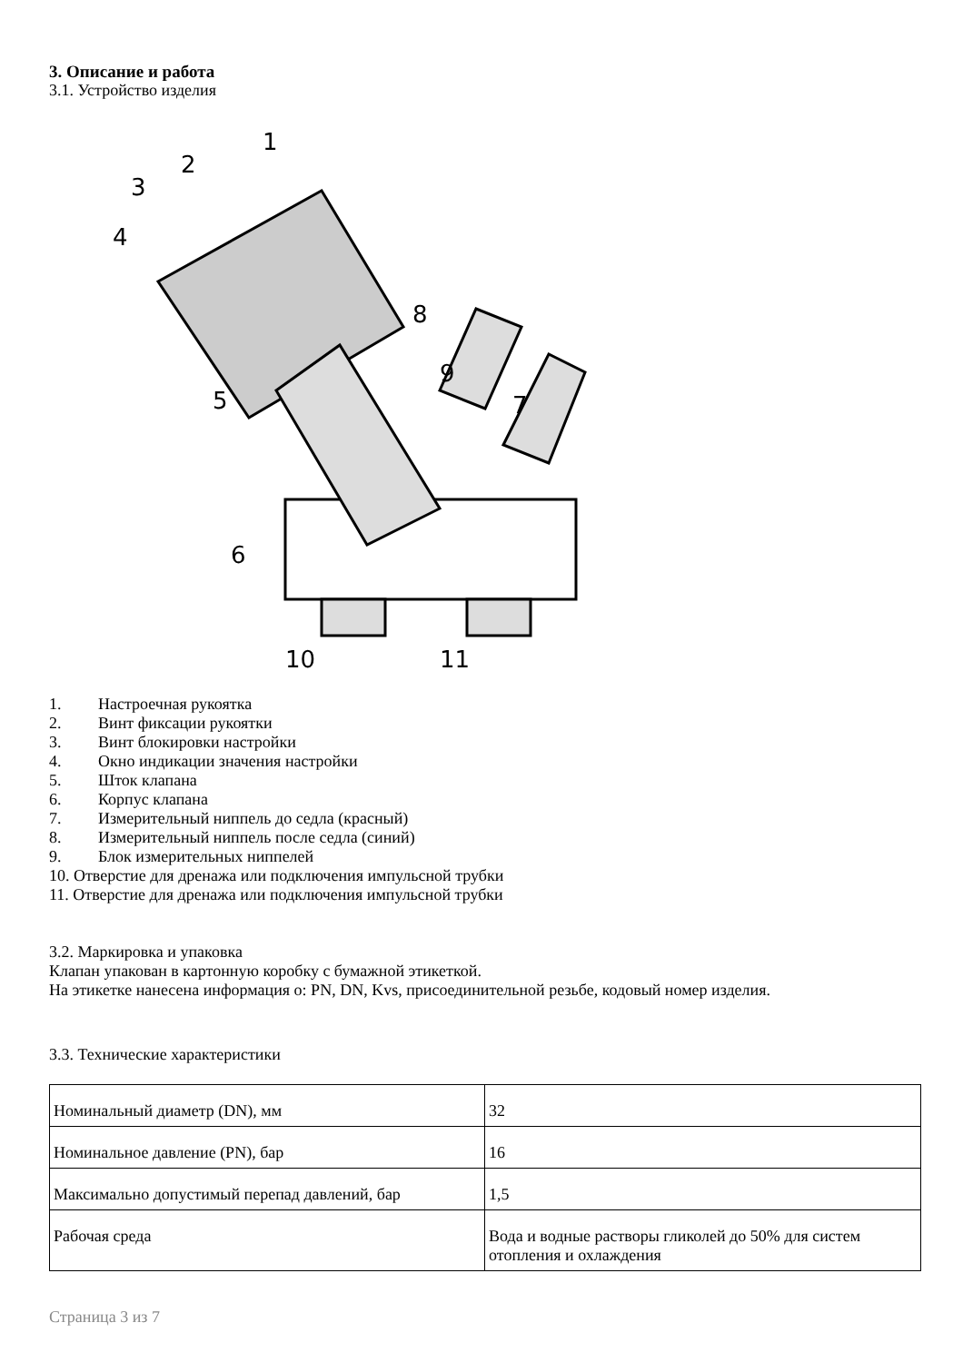3. Описание и работа
3.1. Устройство изделия
1
2
3
4
5
6
7
8
9
10
11
1. Настроечная рукоятка
2. Винт фиксации рукоятки
3. Винт блокировки настройки
4. Окно индикации значения настройки
5. Шток клапана
6. Корпус клапана
7. Измерительный ниппель до седла (красный)
8. Измерительный ниппель после седла (синий)
9. Блок измерительных ниппелей
10. Отверстие для дренажа или подключения импульсной трубки
11. Отверстие для дренажа или подключения импульсной трубки
3.2. Маркировка и упаковка
Клапан упакован в картонную коробку с бумажной этикеткой.
На этикетке нанесена информация о: PN, DN, Kvs, присоединительной резьбе, кодовый номер изделия.
3.3. Технические характеристики
| Номинальный диаметр (DN), мм | 32 |
| Номинальное давление (PN), бар | 16 |
| Максимально допустимый перепад давлений, бар | 1,5 |
| Рабочая среда | Вода и водные растворы гликолей до 50% для систем отопления и охлаждения |
Страница 3 из 7